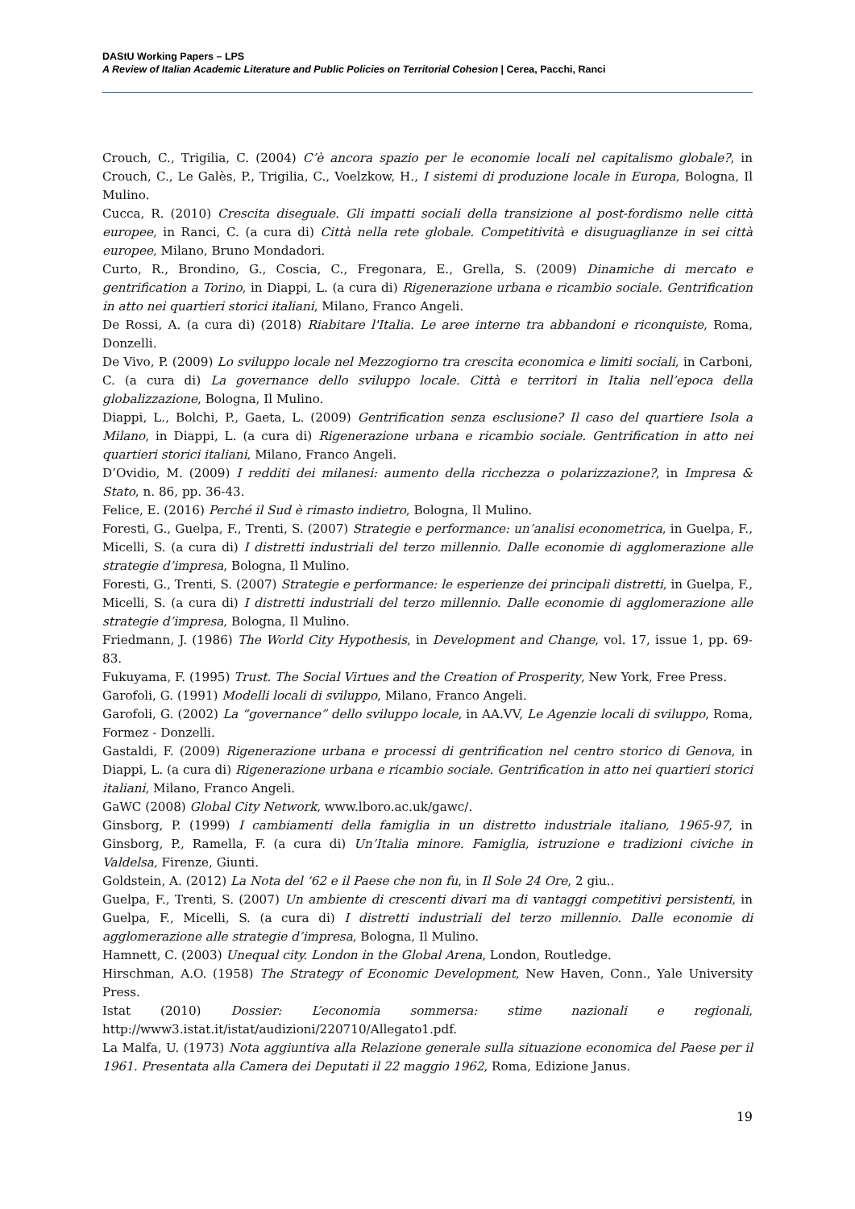DAStU Working Papers – LPS
A Review of Italian Academic Literature and Public Policies on Territorial Cohesion | Cerea, Pacchi, Ranci
Crouch, C., Trigilia, C. (2004) C’è ancora spazio per le economie locali nel capitalismo globale?, in Crouch, C., Le Galès, P., Trigilia, C., Voelzkow, H., I sistemi di produzione locale in Europa, Bologna, Il Mulino.
Cucca, R. (2010) Crescita diseguale. Gli impatti sociali della transizione al post-fordismo nelle città europee, in Ranci, C. (a cura di) Città nella rete globale. Competitività e disuguaglianze in sei città europee, Milano, Bruno Mondadori.
Curto, R., Brondino, G., Coscia, C., Fregonara, E., Grella, S. (2009) Dinamiche di mercato e gentrification a Torino, in Diappi, L. (a cura di) Rigenerazione urbana e ricambio sociale. Gentrification in atto nei quartieri storici italiani, Milano, Franco Angeli.
De Rossi, A. (a cura di) (2018) Riabitare l'Italia. Le aree interne tra abbandoni e riconquiste, Roma, Donzelli.
De Vivo, P. (2009) Lo sviluppo locale nel Mezzogiorno tra crescita economica e limiti sociali, in Carboni, C. (a cura di) La governance dello sviluppo locale. Città e territori in Italia nell’epoca della globalizzazione, Bologna, Il Mulino.
Diappi, L., Bolchi, P., Gaeta, L. (2009) Gentrification senza esclusione? Il caso del quartiere Isola a Milano, in Diappi, L. (a cura di) Rigenerazione urbana e ricambio sociale. Gentrification in atto nei quartieri storici italiani, Milano, Franco Angeli.
D’Ovidio, M. (2009) I redditi dei milanesi: aumento della ricchezza o polarizzazione?, in Impresa & Stato, n. 86, pp. 36-43.
Felice, E. (2016) Perché il Sud è rimasto indietro, Bologna, Il Mulino.
Foresti, G., Guelpa, F., Trenti, S. (2007) Strategie e performance: un’analisi econometrica, in Guelpa, F., Micelli, S. (a cura di) I distretti industriali del terzo millennio. Dalle economie di agglomerazione alle strategie d’impresa, Bologna, Il Mulino.
Foresti, G., Trenti, S. (2007) Strategie e performance: le esperienze dei principali distretti, in Guelpa, F., Micelli, S. (a cura di) I distretti industriali del terzo millennio. Dalle economie di agglomerazione alle strategie d’impresa, Bologna, Il Mulino.
Friedmann, J. (1986) The World City Hypothesis, in Development and Change, vol. 17, issue 1, pp. 69-83.
Fukuyama, F. (1995) Trust. The Social Virtues and the Creation of Prosperity, New York, Free Press.
Garofoli, G. (1991) Modelli locali di sviluppo, Milano, Franco Angeli.
Garofoli, G. (2002) La “governance” dello sviluppo locale, in AA.VV, Le Agenzie locali di sviluppo, Roma, Formez - Donzelli.
Gastaldi, F. (2009) Rigenerazione urbana e processi di gentrification nel centro storico di Genova, in Diappi, L. (a cura di) Rigenerazione urbana e ricambio sociale. Gentrification in atto nei quartieri storici italiani, Milano, Franco Angeli.
GaWC (2008) Global City Network, www.lboro.ac.uk/gawc/.
Ginsborg, P. (1999) I cambiamenti della famiglia in un distretto industriale italiano, 1965-97, in Ginsborg, P., Ramella, F. (a cura di) Un’Italia minore. Famiglia, istruzione e tradizioni civiche in Valdelsa, Firenze, Giunti.
Goldstein, A. (2012) La Nota del ‘62 e il Paese che non fu, in Il Sole 24 Ore, 2 giu..
Guelpa, F., Trenti, S. (2007) Un ambiente di crescenti divari ma di vantaggi competitivi persistenti, in Guelpa, F., Micelli, S. (a cura di) I distretti industriali del terzo millennio. Dalle economie di agglomerazione alle strategie d’impresa, Bologna, Il Mulino.
Hamnett, C. (2003) Unequal city. London in the Global Arena, London, Routledge.
Hirschman, A.O. (1958) The Strategy of Economic Development, New Haven, Conn., Yale University Press.
Istat (2010) Dossier: L’economia sommersa: stime nazionali e regionali, http://www3.istat.it/istat/audizioni/220710/Allegato1.pdf.
La Malfa, U. (1973) Nota aggiuntiva alla Relazione generale sulla situazione economica del Paese per il 1961. Presentata alla Camera dei Deputati il 22 maggio 1962, Roma, Edizione Janus.
19